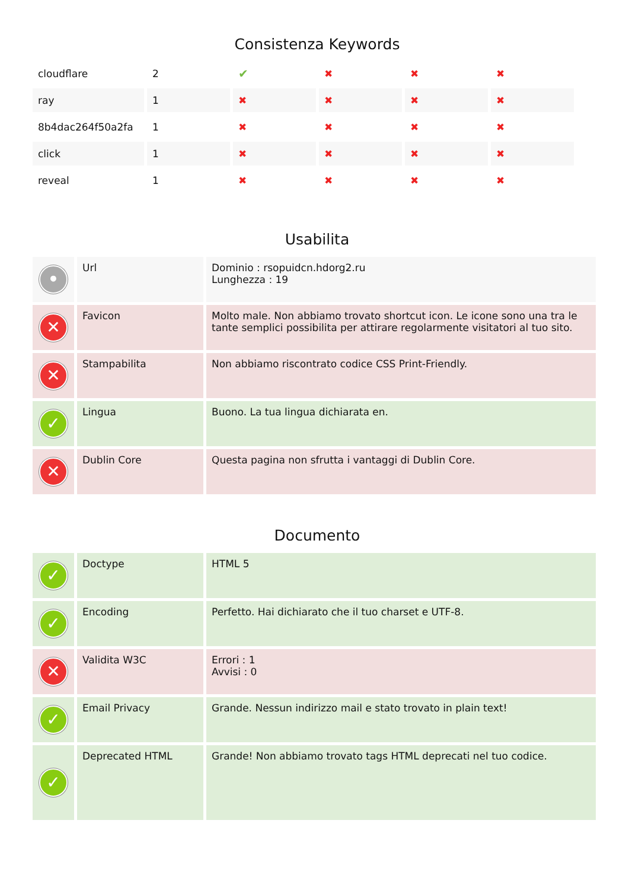Consistenza Keywords
| cloudflare | 2 | ✔ | ✖ | ✖ | ✖ |
| ray | 1 | ✖ | ✖ | ✖ | ✖ |
| 8b4dac264f50a2fa | 1 | ✖ | ✖ | ✖ | ✖ |
| click | 1 | ✖ | ✖ | ✖ | ✖ |
| reveal | 1 | ✖ | ✖ | ✖ | ✖ |
Usabilita
| • | Url | Dominio : rsopuidcn.hdorg2.ru Lunghezza : 19 |
| ✕ | Favicon | Molto male. Non abbiamo trovato shortcut icon. Le icone sono una tra le tante semplici possibilita per attirare regolarmente visitatori al tuo sito. |
| ✕ | Stampabilita | Non abbiamo riscontrato codice CSS Print-Friendly. |
| ✓ | Lingua | Buono. La tua lingua dichiarata en. |
| ✕ | Dublin Core | Questa pagina non sfrutta i vantaggi di Dublin Core. |
Documento
| ✓ | Doctype | HTML 5 |
| ✓ | Encoding | Perfetto. Hai dichiarato che il tuo charset e UTF-8. |
| ✕ | Validita W3C | Errori : 1 Avvisi : 0 |
| ✓ | Email Privacy | Grande. Nessun indirizzo mail e stato trovato in plain text! |
| ✓ | Deprecated HTML | Grande! Non abbiamo trovato tags HTML deprecati nel tuo codice. |